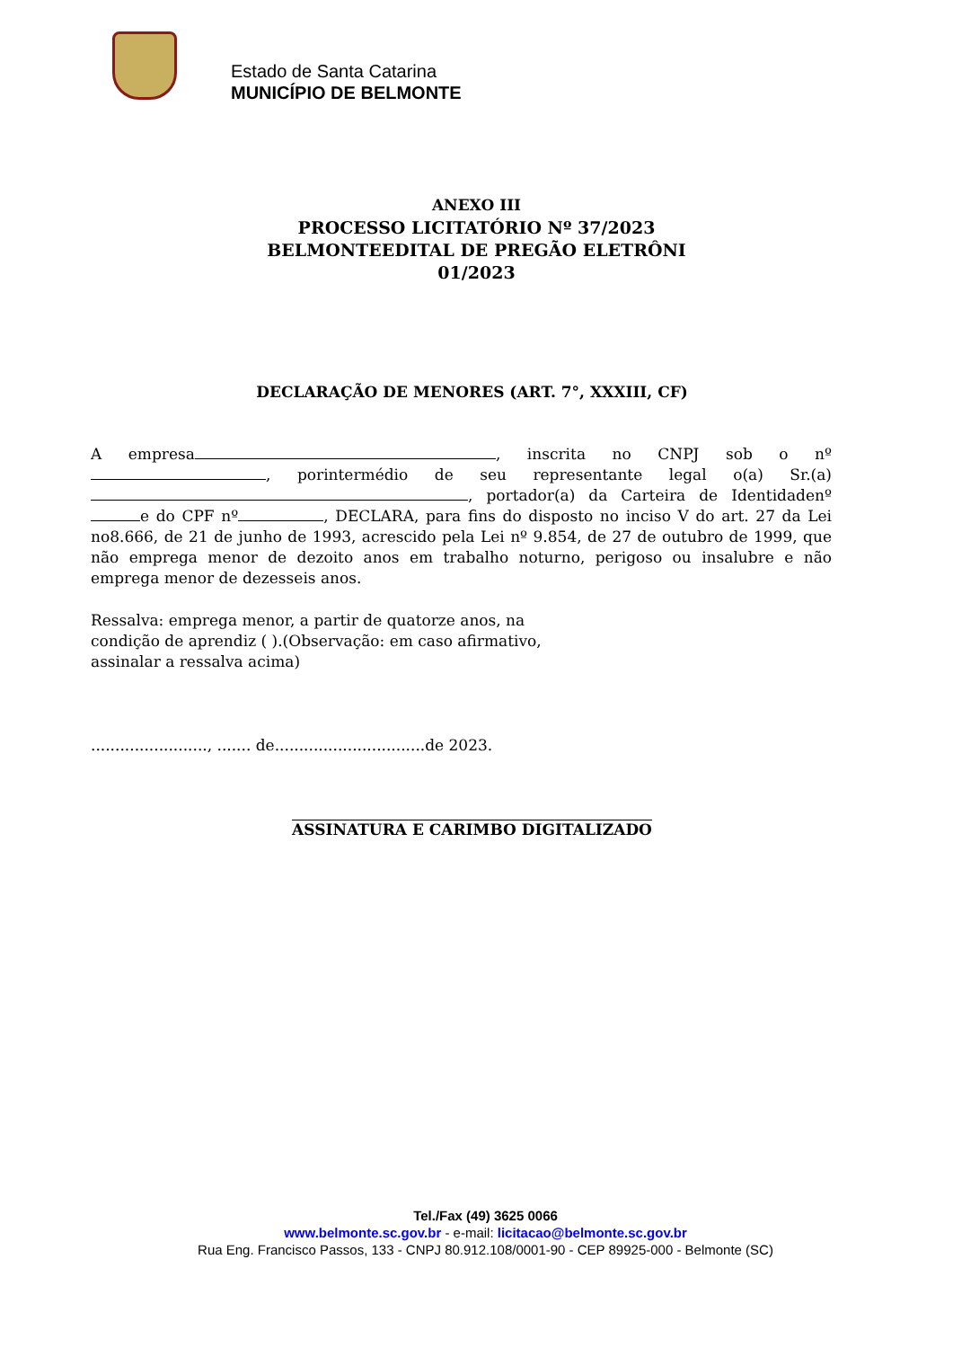Estado de Santa Catarina
MUNICÍPIO DE BELMONTE
ANEXO III
PROCESSO LICITATÓRIO Nº 37/2023
BELMONTEEDITAL DE PREGÃO ELETRÔNI
01/2023
DECLARAÇÃO DE MENORES (ART. 7°, XXXIII, CF)
A empresa , inscrita no CNPJ sob o nº , porintermédio de seu representante legal o(a) Sr.(a) , portador(a) da Carteira de Identidadenº e do CPF nº , DECLARA, para fins do disposto no inciso V do art. 27 da Lei no8.666, de 21 de junho de 1993, acrescido pela Lei nº 9.854, de 27 de outubro de 1999, que não emprega menor de dezoito anos em trabalho noturno, perigoso ou insalubre e não emprega menor de dezesseis anos.
Ressalva: emprega menor, a partir de quatorze anos, na condição de aprendiz ( ).(Observação: em caso afirmativo, assinalar a ressalva acima)
........................, ....... de...............................de 2023.
ASSINATURA E CARIMBO DIGITALIZADO
Tel./Fax (49) 3625 0066
www.belmonte.sc.gov.br - e-mail: licitacao@belmonte.sc.gov.br
Rua Eng. Francisco Passos, 133 - CNPJ 80.912.108/0001-90 - CEP 89925-000 - Belmonte (SC)